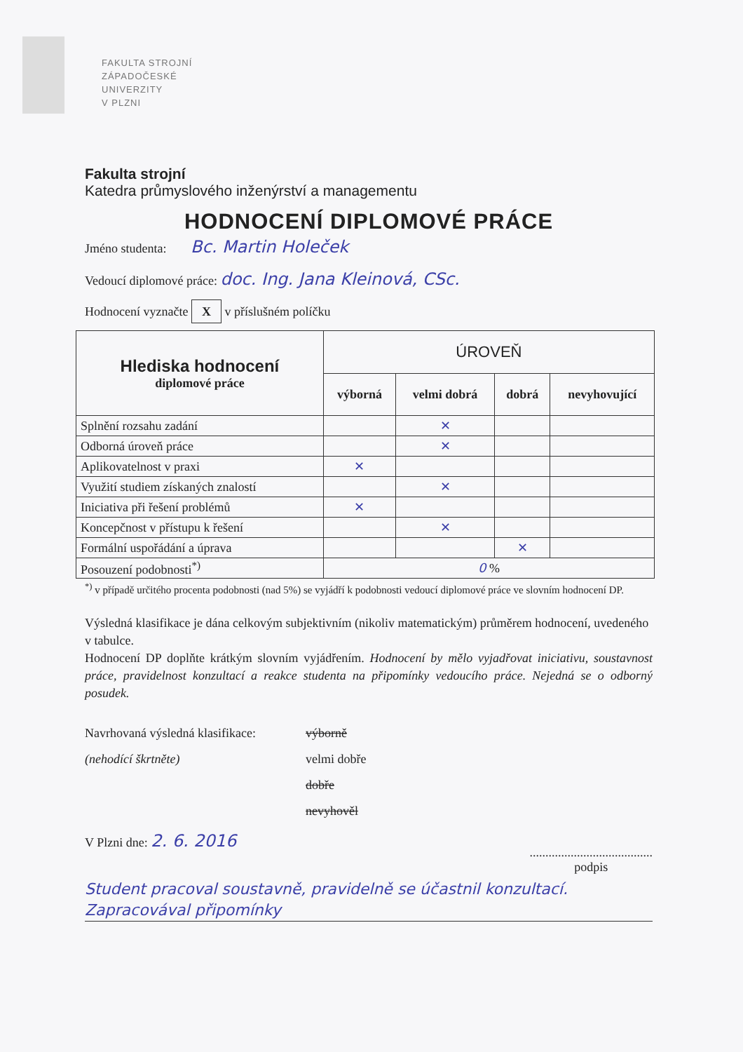FAKULTA STROJNÍ
ZÁPADOČESKÉ
UNIVERZITY
V PLZNI
Fakulta strojní
Katedra průmyslového inženýrství a managementu
HODNOCENÍ DIPLOMOVÉ PRÁCE
Jméno studenta: Bc. Martin Holeček
Vedoucí diplomové práce: doc. Ing. Jana Kleinová, CSc.
Hodnocení vyznačte X v příslušném políčku
| Hlediska hodnocení diplomové práce | ÚROVEŇ | | | |
| --- | --- | --- | --- | --- |
| | výborná | velmi dobrá | dobrá | nevyhovující |
| Splnění rozsahu zadání | | ✕ | | |
| Odborná úroveň práce | | ✕ | | |
| Aplikovatelnost v praxi | ✕ | | | |
| Využití studiem získaných znalostí | | ✕ | | |
| Iniciativa při řešení problémů | ✕ | | | |
| Koncepčnost v přístupu k řešení | | ✕ | | |
| Formální uspořádání a úprava | | | ✕ | |
| Posouzení podobnosti<sup>*)</sup> | 0 % | | | |
<sup>*)</sup> v případě určitého procenta podobnosti (nad 5%) se vyjádří k podobnosti vedoucí diplomové práce ve slovním hodnocení DP.
Výsledná klasifikace je dána celkovým subjektivním (nikoliv matematickým) průměrem hodnocení, uvedeného v tabulce.
Hodnocení DP doplňte krátkým slovním vyjádřením. Hodnocení by mělo vyjadřovat iniciativu, soustavnost práce, pravidelnost konzultací a reakce studenta na připomínky vedoucího práce. Nejedná se o odborný posudek.
Navrhovaná výsledná klasifikace:
(nehodící škrtněte)
výborně
velmi dobře
dobře
nevyhověl
V Plzni dne: 2. 6. 2016
.......................................
podpis
Student pracoval soustavně, pravidelně se účastnil konzultací. Zapracovával připomínky